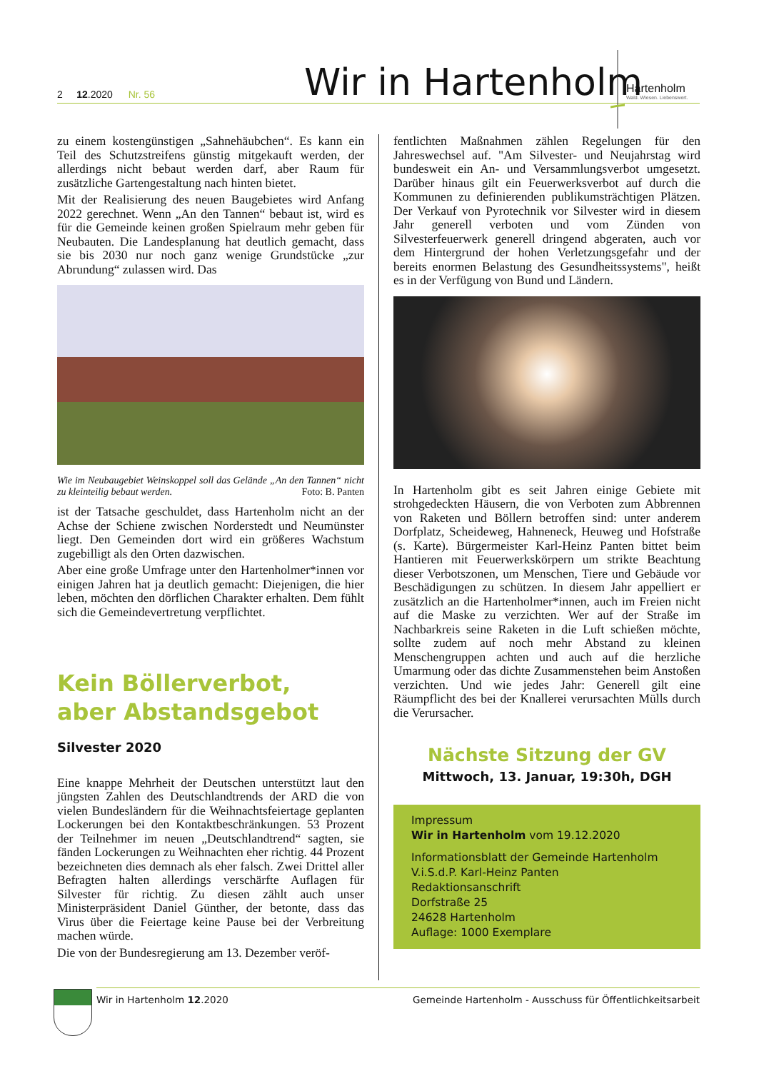2 12.2020 Nr. 56
Wir in Hartenholm
Hartenholm
Wald. Wiesen. Liebenswert.
zu einem kostengünstigen „Sahnehäubchen“. Es kann ein Teil des Schutzstreifens günstig mitgekauft werden, der allerdings nicht bebaut werden darf, aber Raum für zusätzliche Gartengestaltung nach hinten bietet.
Mit der Realisierung des neuen Baugebietes wird Anfang 2022 gerechnet. Wenn „An den Tannen“ bebaut ist, wird es für die Gemeinde keinen großen Spielraum mehr geben für Neubauten. Die Landesplanung hat deutlich gemacht, dass sie bis 2030 nur noch ganz wenige Grundstücke „zur Abrundung“ zulassen wird. Das
Wie im Neubaugebiet Weinskoppel soll das Gelände „An den Tannen“ nicht zu kleinteilig bebaut werden. Foto: B. Panten
ist der Tatsache geschuldet, dass Hartenholm nicht an der Achse der Schiene zwischen Norderstedt und Neumünster liegt. Den Gemeinden dort wird ein größeres Wachstum zugebilligt als den Orten dazwischen.
Aber eine große Umfrage unter den Hartenholmer*innen vor einigen Jahren hat ja deutlich gemacht: Diejenigen, die hier leben, möchten den dörflichen Charakter erhalten. Dem fühlt sich die Gemeindevertretung verpflichtet.
Kein Böllerverbot,
aber Abstandsgebot
Silvester 2020
Eine knappe Mehrheit der Deutschen unterstützt laut den jüngsten Zahlen des Deutschlandtrends der ARD die von vielen Bundesländern für die Weihnachtsfeiertage geplanten Lockerungen bei den Kontaktbeschränkungen. 53 Prozent der Teilnehmer im neuen „Deutschlandtrend“ sagten, sie fänden Lockerungen zu Weihnachten eher richtig. 44 Prozent bezeichneten dies demnach als eher falsch. Zwei Drittel aller Befragten halten allerdings verschärfte Auflagen für Silvester für richtig. Zu diesen zählt auch unser Ministerpräsident Daniel Günther, der betonte, dass das Virus über die Feiertage keine Pause bei der Verbreitung machen würde.
Die von der Bundesregierung am 13. Dezember veröf-
fentlichten Maßnahmen zählen Regelungen für den Jahreswechsel auf. "Am Silvester- und Neujahrstag wird bundesweit ein An- und Versammlungsverbot umgesetzt. Darüber hinaus gilt ein Feuerwerksverbot auf durch die Kommunen zu definierenden publikumsträchtigen Plätzen. Der Verkauf von Pyrotechnik vor Silvester wird in diesem Jahr generell verboten und vom Zünden von Silvesterfeuerwerk generell dringend abgeraten, auch vor dem Hintergrund der hohen Verletzungsgefahr und der bereits enormen Belastung des Gesundheitssystems", heißt es in der Verfügung von Bund und Ländern.
In Hartenholm gibt es seit Jahren einige Gebiete mit strohgedeckten Häusern, die von Verboten zum Abbrennen von Raketen und Böllern betroffen sind: unter anderem Dorfplatz, Scheideweg, Hahneneck, Heuweg und Hofstraße (s. Karte). Bürgermeister Karl-Heinz Panten bittet beim Hantieren mit Feuerwerkskörpern um strikte Beachtung dieser Verbotszonen, um Menschen, Tiere und Gebäude vor Beschädigungen zu schützen. In diesem Jahr appelliert er zusätzlich an die Hartenholmer*innen, auch im Freien nicht auf die Maske zu verzichten. Wer auf der Straße im Nachbarkreis seine Raketen in die Luft schießen möchte, sollte zudem auf noch mehr Abstand zu kleinen Menschengruppen achten und auch auf die herzliche Umarmung oder das dichte Zusammenstehen beim Anstoßen verzichten. Und wie jedes Jahr: Generell gilt eine Räumpflicht des bei der Knallerei verursachten Mülls durch die Verursacher.
Nächste Sitzung der GV
Mittwoch, 13. Januar, 19:30h, DGH
Impressum
Wir in Hartenholm vom 19.12.2020
Informationsblatt der Gemeinde Hartenholm
V.i.S.d.P. Karl-Heinz Panten
Redaktionsanschrift
Dorfstraße 25
24628 Hartenholm
Auflage: 1000 Exemplare
Wir in Hartenholm 12.2020 Gemeinde Hartenholm - Ausschuss für Öffentlichkeitsarbeit